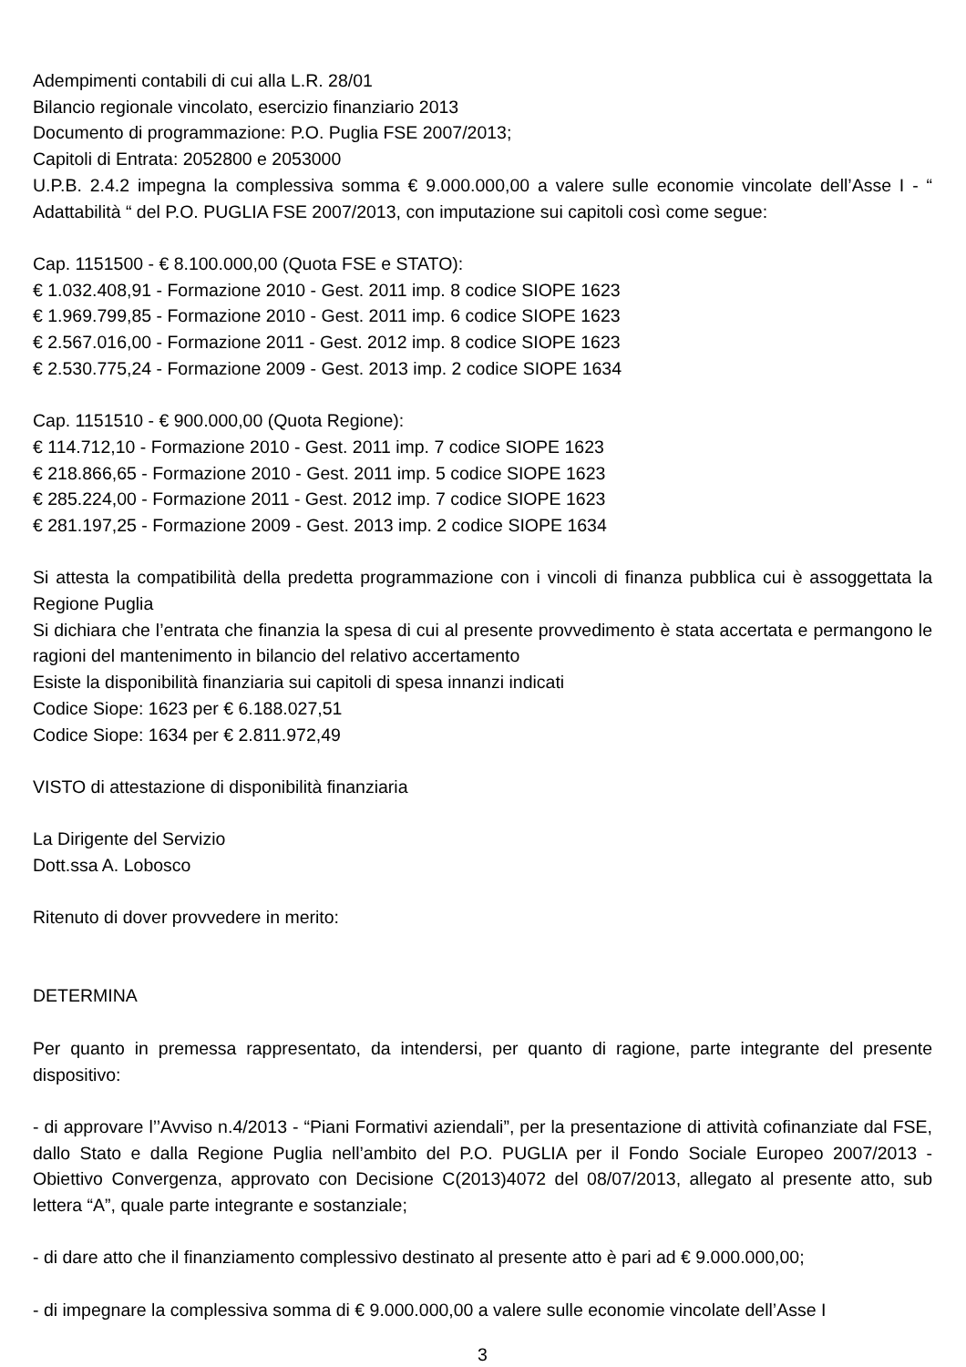Adempimenti contabili di cui alla L.R. 28/01
Bilancio regionale vincolato, esercizio finanziario 2013
Documento di programmazione: P.O. Puglia FSE 2007/2013;
Capitoli di Entrata: 2052800 e 2053000
U.P.B. 2.4.2 impegna la complessiva somma € 9.000.000,00 a valere sulle economie vincolate dell’Asse I - “ Adattabilità “ del P.O. PUGLIA FSE 2007/2013, con imputazione sui capitoli così come segue:
Cap. 1151500 - € 8.100.000,00 (Quota FSE e STATO):
€ 1.032.408,91 - Formazione 2010 - Gest. 2011 imp. 8 codice SIOPE 1623
€ 1.969.799,85 - Formazione 2010 - Gest. 2011 imp. 6 codice SIOPE 1623
€ 2.567.016,00 - Formazione 2011 - Gest. 2012 imp. 8 codice SIOPE 1623
€ 2.530.775,24 - Formazione 2009 - Gest. 2013 imp. 2 codice SIOPE 1634
Cap. 1151510 - € 900.000,00 (Quota Regione):
€ 114.712,10 - Formazione 2010 - Gest. 2011 imp. 7 codice SIOPE 1623
€ 218.866,65 - Formazione 2010 - Gest. 2011 imp. 5 codice SIOPE 1623
€ 285.224,00 - Formazione 2011 - Gest. 2012 imp. 7 codice SIOPE 1623
€ 281.197,25 - Formazione 2009 - Gest. 2013 imp. 2 codice SIOPE 1634
Si attesta la compatibilità della predetta programmazione con i vincoli di finanza pubblica cui è assoggettata la Regione Puglia
Si dichiara che l’entrata che finanzia la spesa di cui al presente provvedimento è stata accertata e permangono le ragioni del mantenimento in bilancio del relativo accertamento
Esiste la disponibilità finanziaria sui capitoli di spesa innanzi indicati
Codice Siope: 1623 per € 6.188.027,51
Codice Siope: 1634 per € 2.811.972,49
VISTO di attestazione di disponibilità finanziaria
La Dirigente del Servizio
Dott.ssa A. Lobosco
Ritenuto di dover provvedere in merito:
DETERMINA
Per quanto in premessa rappresentato, da intendersi, per quanto di ragione, parte integrante del presente dispositivo:
- di approvare l’’Avviso n.4/2013 - “Piani Formativi aziendali”, per la presentazione di attività cofinanziate dal FSE, dallo Stato e dalla Regione Puglia nell’ambito del P.O. PUGLIA per il Fondo Sociale Europeo 2007/2013 - Obiettivo Convergenza, approvato con Decisione C(2013)4072 del 08/07/2013, allegato al presente atto, sub lettera “A”, quale parte integrante e sostanziale;
- di dare atto che il finanziamento complessivo destinato al presente atto è pari ad € 9.000.000,00;
- di impegnare la complessiva somma di € 9.000.000,00 a valere sulle economie vincolate dell’Asse I
3